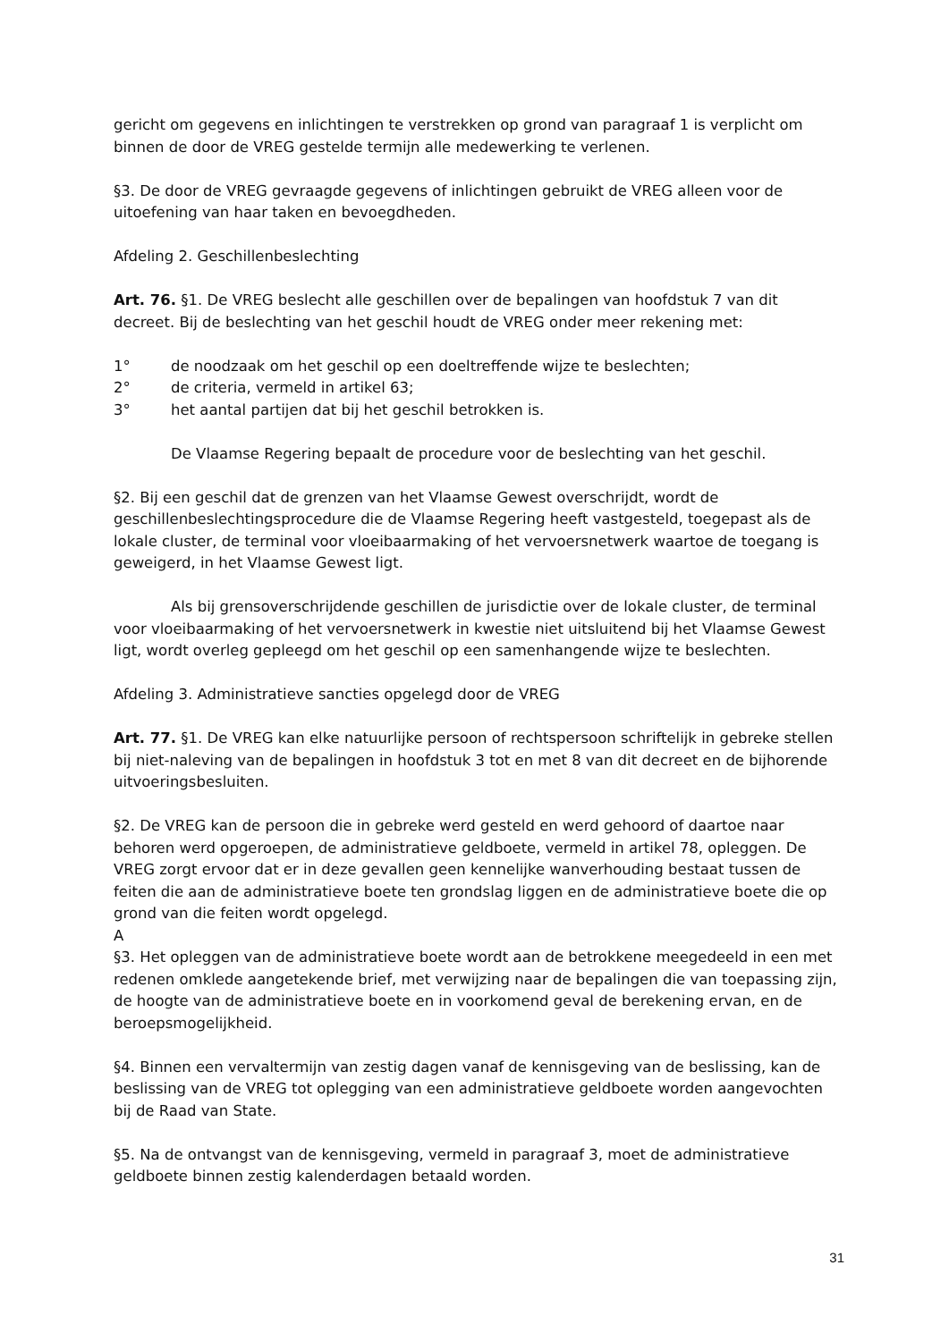gericht om gegevens en inlichtingen te verstrekken op grond van paragraaf 1 is verplicht om binnen de door de VREG gestelde termijn alle medewerking te verlenen.
§3. De door de VREG gevraagde gegevens of inlichtingen gebruikt de VREG alleen voor de uitoefening van haar taken en bevoegdheden.
Afdeling 2. Geschillenbeslechting
Art. 76. §1. De VREG beslecht alle geschillen over de bepalingen van hoofdstuk 7 van dit decreet. Bij de beslechting van het geschil houdt de VREG onder meer rekening met:
1° de noodzaak om het geschil op een doeltreffende wijze te beslechten;
2° de criteria, vermeld in artikel 63;
3° het aantal partijen dat bij het geschil betrokken is.
De Vlaamse Regering bepaalt de procedure voor de beslechting van het geschil.
§2. Bij een geschil dat de grenzen van het Vlaamse Gewest overschrijdt, wordt de geschillenbeslechtingsprocedure die de Vlaamse Regering heeft vastgesteld, toegepast als de lokale cluster, de terminal voor vloeibaarmaking of het vervoersnetwerk waartoe de toegang is geweigerd, in het Vlaamse Gewest ligt.
Als bij grensoverschrijdende geschillen de jurisdictie over de lokale cluster, de terminal voor vloeibaarmaking of het vervoersnetwerk in kwestie niet uitsluitend bij het Vlaamse Gewest ligt, wordt overleg gepleegd om het geschil op een samenhangende wijze te beslechten.
Afdeling 3. Administratieve sancties opgelegd door de VREG
Art. 77. §1. De VREG kan elke natuurlijke persoon of rechtspersoon schriftelijk in gebreke stellen bij niet-naleving van de bepalingen in hoofdstuk 3 tot en met 8 van dit decreet en de bijhorende uitvoeringsbesluiten.
§2. De VREG kan de persoon die in gebreke werd gesteld en werd gehoord of daartoe naar behoren werd opgeroepen, de administratieve geldboete, vermeld in artikel 78, opleggen. De VREG zorgt ervoor dat er in deze gevallen geen kennelijke wanverhouding bestaat tussen de feiten die aan de administratieve boete ten grondslag liggen en de administratieve boete die op grond van die feiten wordt opgelegd.
A
§3. Het opleggen van de administratieve boete wordt aan de betrokkene meegedeeld in een met redenen omklede aangetekende brief, met verwijzing naar de bepalingen die van toepassing zijn, de hoogte van de administratieve boete en in voorkomend geval de berekening ervan, en de beroepsmogelijkheid.
§4. Binnen een vervaltermijn van zestig dagen vanaf de kennisgeving van de beslissing, kan de beslissing van de VREG tot oplegging van een administratieve geldboete worden aangevochten bij de Raad van State.
§5. Na de ontvangst van de kennisgeving, vermeld in paragraaf 3, moet de administratieve geldboete binnen zestig kalenderdagen betaald worden.
31